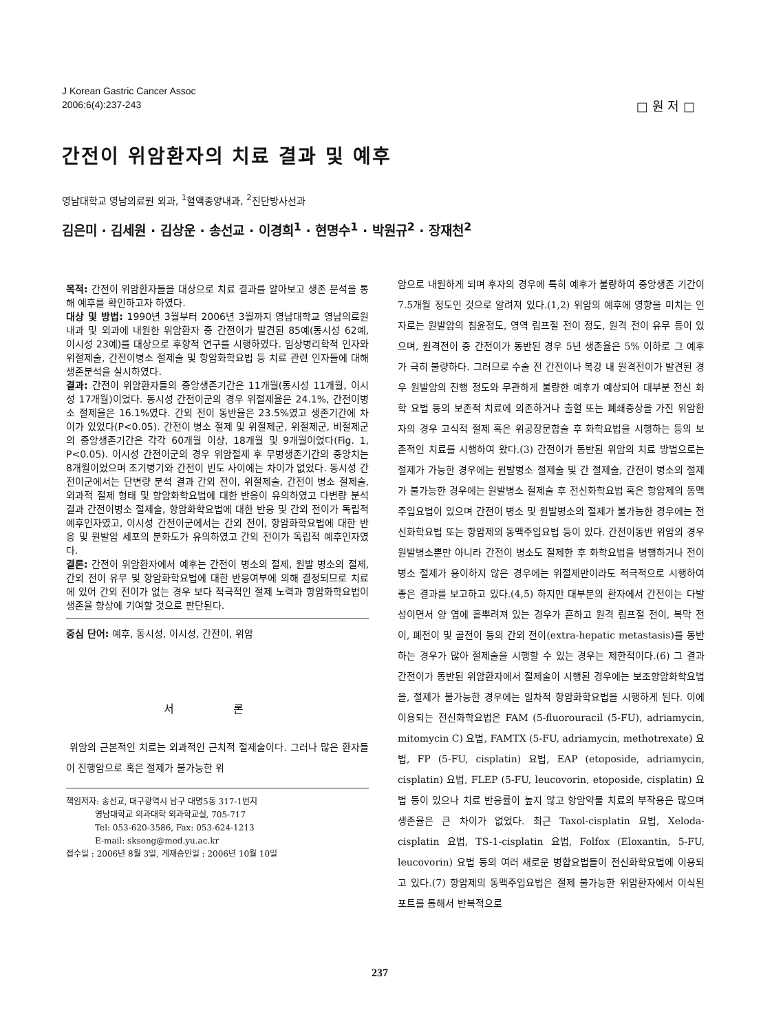J Korean Gastric Cancer Assoc
2006;6(4):237-243
□ 원 저 □
간전이 위암환자의 치료 결과 및 예후
영남대학교 영남의료원 외과, <sup>1</sup>혈액종양내과, <sup>2</sup>진단방사선과
김은미 · 김세원 · 김상운 · 송선교 · 이경희<sup>1</sup> · 현명수<sup>1</sup> · 박원규<sup>2</sup> · 장재천<sup>2</sup>
목적: 간전이 위암환자들을 대상으로 치료 결과를 알아보고 생존 분석을 통해 예후를 확인하고자 하였다.
대상 및 방법: 1990년 3월부터 2006년 3월까지 영남대학교 영남의료원 내과 및 외과에 내원한 위암환자 중 간전이가 발견된 85예(동시성 62예, 이시성 23예)를 대상으로 후향적 연구를 시행하였다. 임상병리학적 인자와 위절제술, 간전이병소 절제술 및 항암화학요법 등 치료 관련 인자들에 대해 생존분석을 실시하였다.
결과: 간전이 위암환자들의 중앙생존기간은 11개월(동시성 11개월, 이시성 17개월)이었다. 동시성 간전이군의 경우 위절제율은 24.1%, 간전이병소 절제율은 16.1%였다. 간외 전이 동반율은 23.5%였고 생존기간에 차이가 있었다(P<0.05). 간전이 병소 절제 및 위절제군, 위절제군, 비절제군의 중앙생존기간은 각각 60개월 이상, 18개월 및 9개월이었다(Fig. 1, P<0.05). 이시성 간전이군의 경우 위암절제 후 무병생존기간의 중앙치는 8개월이었으며 초기병기와 간전이 빈도 사이에는 차이가 없었다. 동시성 간전이군에서는 단변량 분석 결과 간외 전이, 위절제술, 간전이 병소 절제술, 외과적 절제 형태 및 항암화학요법에 대한 반응이 유의하였고 다변량 분석 결과 간전이병소 절제술, 항암화학요법에 대한 반응 및 간외 전이가 독립적 예후인자였고, 이시성 간전이군에서는 간외 전이, 항암화학요법에 대한 반응 및 원발암 세포의 분화도가 유의하였고 간외 전이가 독립적 예후인자였다.
결론: 간전이 위암환자에서 예후는 간전이 병소의 절제, 원발 병소의 절제, 간외 전이 유무 및 항암화학요법에 대한 반응여부에 의해 결정되므로 치료에 있어 간외 전이가 없는 경우 보다 적극적인 절제 노력과 항암화학요법이 생존율 향상에 기여할 것으로 판단된다.
중심 단어: 예후, 동시성, 이시성, 간전이, 위암
서 론
위암의 근본적인 치료는 외과적인 근치적 절제술이다. 그러나 많은 환자들이 진행암으로 혹은 절제가 불가능한 위
책임저자: 송선교, 대구광역시 남구 대명5동 317-1번지
영남대학교 의과대학 외과학교실, 705-717
Tel: 053-620-3586, Fax: 053-624-1213
E-mail: sksong@med.yu.ac.kr
접수일 : 2006년 8월 3일, 게재승인일 : 2006년 10월 10일
암으로 내원하게 되며 후자의 경우에 특히 예후가 불량하여 중앙생존 기간이 7.5개월 정도인 것으로 알려져 있다.(1,2) 위암의 예후에 영향을 미치는 인자로는 원발암의 침윤정도, 영역 림프절 전이 정도, 원격 전이 유무 등이 있으며, 원격전이 중 간전이가 동반된 경우 5년 생존율은 5% 이하로 그 예후가 극히 불량하다. 그러므로 수술 전 간전이나 복강 내 원격전이가 발견된 경우 원발암의 진행 정도와 무관하게 불량한 예후가 예상되어 대부분 전신 화학 요법 등의 보존적 치료에 의존하거나 출혈 또는 폐쇄증상을 가진 위암환자의 경우 고식적 절제 혹은 위공장문합술 후 화학요법을 시행하는 등의 보존적인 치료를 시행하여 왔다.(3) 간전이가 동반된 위암의 치료 방법으로는 절제가 가능한 경우에는 원발병소 절제술 및 간 절제술, 간전이 병소의 절제가 불가능한 경우에는 원발병소 절제술 후 전신화학요법 혹은 항암제의 동맥주입요법이 있으며 간전이 병소 및 원발병소의 절제가 불가능한 경우에는 전신화학요법 또는 항암제의 동맥주입요법 등이 있다. 간전이동반 위암의 경우 원발병소뿐만 아니라 간전이 병소도 절제한 후 화학요법을 병행하거나 전이병소 절제가 용이하지 않은 경우에는 위절제만이라도 적극적으로 시행하여 좋은 결과를 보고하고 있다.(4,5) 하지만 대부분의 환자에서 간전이는 다발성이면서 양 엽에 흩뿌려져 있는 경우가 흔하고 원격 림프절 전이, 복막 전이, 폐전이 및 골전이 등의 간외 전이(extra-hepatic metastasis)를 동반하는 경우가 많아 절제술을 시행할 수 있는 경우는 제한적이다.(6) 그 결과 간전이가 동반된 위암환자에서 절제술이 시행된 경우에는 보조항암화학요법을, 절제가 불가능한 경우에는 일차적 항암화학요법을 시행하게 된다. 이에 이용되는 전신화학요법은 FAM (5-fluorouracil (5-FU), adriamycin, mitomycin C) 요법, FAMTX (5-FU, adriamycin, methotrexate) 요법, FP (5-FU, cisplatin) 요법, EAP (etoposide, adriamycin, cisplatin) 요법, FLEP (5-FU, leucovorin, etoposide, cisplatin) 요법 등이 있으나 치료 반응률이 높지 않고 항암약물 치료의 부작용은 많으며 생존율은 큰 차이가 없었다. 최근 Taxol-cisplatin 요법, Xeloda-cisplatin 요법, TS-1-cisplatin 요법, Folfox (Eloxantin, 5-FU, leucovorin) 요법 등의 여러 새로운 병합요법들이 전신화학요법에 이용되고 있다.(7) 항암제의 동맥주입요법은 절제 불가능한 위암환자에서 이식된 포트를 통해서 반복적으로
237